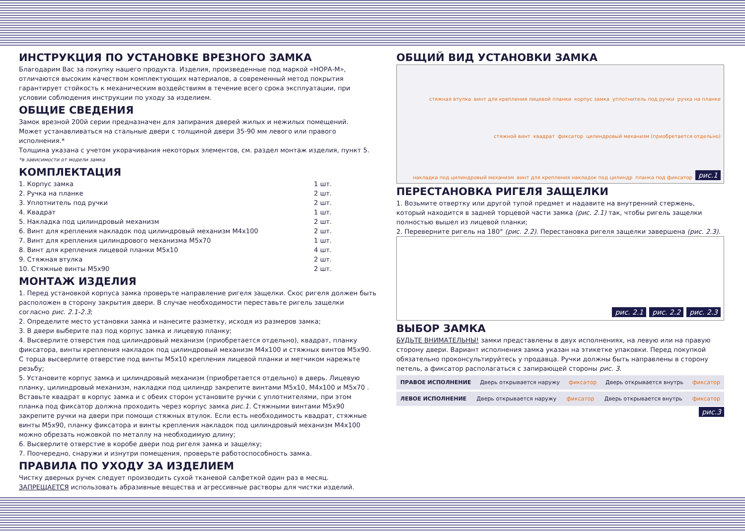ИНСТРУКЦИЯ ПО УСТАНОВКЕ ВРЕЗНОГО ЗАМКА
Благодарим Вас за покупку нашего продукта. Изделия, произведенные под маркой «НОРА-М», отличаются высоким качеством комплектующих материалов, а современный метод покрытия гарантирует стойкость к механическим воздействиям в течение всего срока эксплуатации, при условии соблюдения инструкции по уходу за изделием.
ОБЩИЕ СВЕДЕНИЯ
Замок врезной 200й серии предназначен для запирания дверей жилых и нежилых помещений.
Может устанавливаться на стальные двери с толщиной двери 35-90 мм левого или правого исполнения.*
Толщина указана с учетом укорачивания некоторых элементов, см. раздел монтаж изделия, пункт 5.
*в зависимости от модели замка
КОМПЛЕКТАЦИЯ
1. Корпус замка 1 шт.
2. Ручка на планке 2 шт.
3. Уплотнитель под ручки 2 шт.
4. Квадрат 1 шт.
5. Накладка под цилиндровый механизм 2 шт.
6. Винт для крепления накладок под цилиндровый механизм М4х100 2 шт.
7. Винт для крепления цилиндрового механизма М5х70 1 шт.
8. Винт для крепления лицевой планки М5х10 4 шт.
9. Стяжная втулка 2 шт.
10. Стяжные винты М5х90 2 шт.
МОНТАЖ ИЗДЕЛИЯ
1. Перед установкой корпуса замка проверьте направление ригеля защелки. Скос ригеля должен быть расположен в сторону закрытия двери. В случае необходимости переставьте ригель защелки согласно рис. 2.1-2.3;
2. Определите место установки замка и нанесите разметку, исходя из размеров замка;
3. В двери выберите паз под корпус замка и лицевую планку;
4. Высверлите отверстия под цилиндровый механизм (приобретается отдельно), квадрат, планку фиксатора, винты крепления накладок под цилиндровый механизм М4х100 и стяжных винтов М5х90. С торца высверлите отверстие под винты М5х10 крепления лицевой планки и метчиком нарежьте резьбу;
5. Установите корпус замка и цилиндровый механизм (приобретается отдельно) в дверь. Лицевую планку, цилиндровый механизм, накладки под цилиндр закрепите винтами М5х10, М4х100 и М5х70 . Вставьте квадрат в корпус замка и с обеих сторон установите ручки с уплотнителями, при этом планка под фиксатор должна проходить через корпус замка рис.1. Стяжными винтами М5х90 закрепите ручки на двери при помощи стяжных втулок. Если есть необходимость квадрат, стяжные винты М5х90, планку фиксатора и винты крепления накладок под цилиндровый механизм М4х100 можно обрезать ножовкой по металлу на необходимую длину;
6. Высверлите отверстие в коробе двери под ригеля замка и защелку;
7. Поочередно, снаружи и изнутри помещения, проверьте работоспособность замка.
ПРАВИЛА ПО УХОДУ ЗА ИЗДЕЛИЕМ
Чистку дверных ручек следует производить сухой тканевой салфеткой один раз в месяц.
ЗАПРЕЩАЕТСЯ использовать абразивные вещества и агрессивные растворы для чистки изделий.
ОБЩИЙ ВИД УСТАНОВКИ ЗАМКА
стяжная втулка винт для крепления лицевой планки корпус замка уплотнитель под ручки ручка на планке стяжной винт квадрат фиксатор цилиндровый механизм (приобретается отдельно) накладка под цилиндровый механизм винт для крепления накладок под цилиндр планка под фиксатор рис.1
ПЕРЕСТАНОВКА РИГЕЛЯ ЗАЩЕЛКИ
1. Возьмите отвертку или другой тупой предмет и надавите на внутренний стержень, который находится в задней торцевой части замка (рис. 2.1) так, чтобы ригель защелки полностью вышел из лицевой планки;
2. Переверните ригель на 180° (рис. 2.2). Перестановка ригеля защелки завершена (рис. 2.3).
рис. 2.1 рис. 2.2 рис. 2.3
ВЫБОР ЗАМКА
БУДЬТЕ ВНИМАТЕЛЬНЫ! замки представлены в двух исполнениях, на левую или на правую сторону двери. Вариант исполнения замка указан на этикетке упаковки. Перед покупкой обязательно проконсультируйтесь у продавца. Ручки должны быть направлены в сторону петель, а фиксатор располагаться с запирающей стороны рис. 3.
ПРАВОЕ ИСПОЛНЕНИЕ Дверь открывается наружу фиксатор Дверь открывается внутрь фиксатор
ЛЕВОЕ ИСПОЛНЕНИЕ Дверь открывается наружу фиксатор Дверь открывается внутрь фиксатор
рис.3